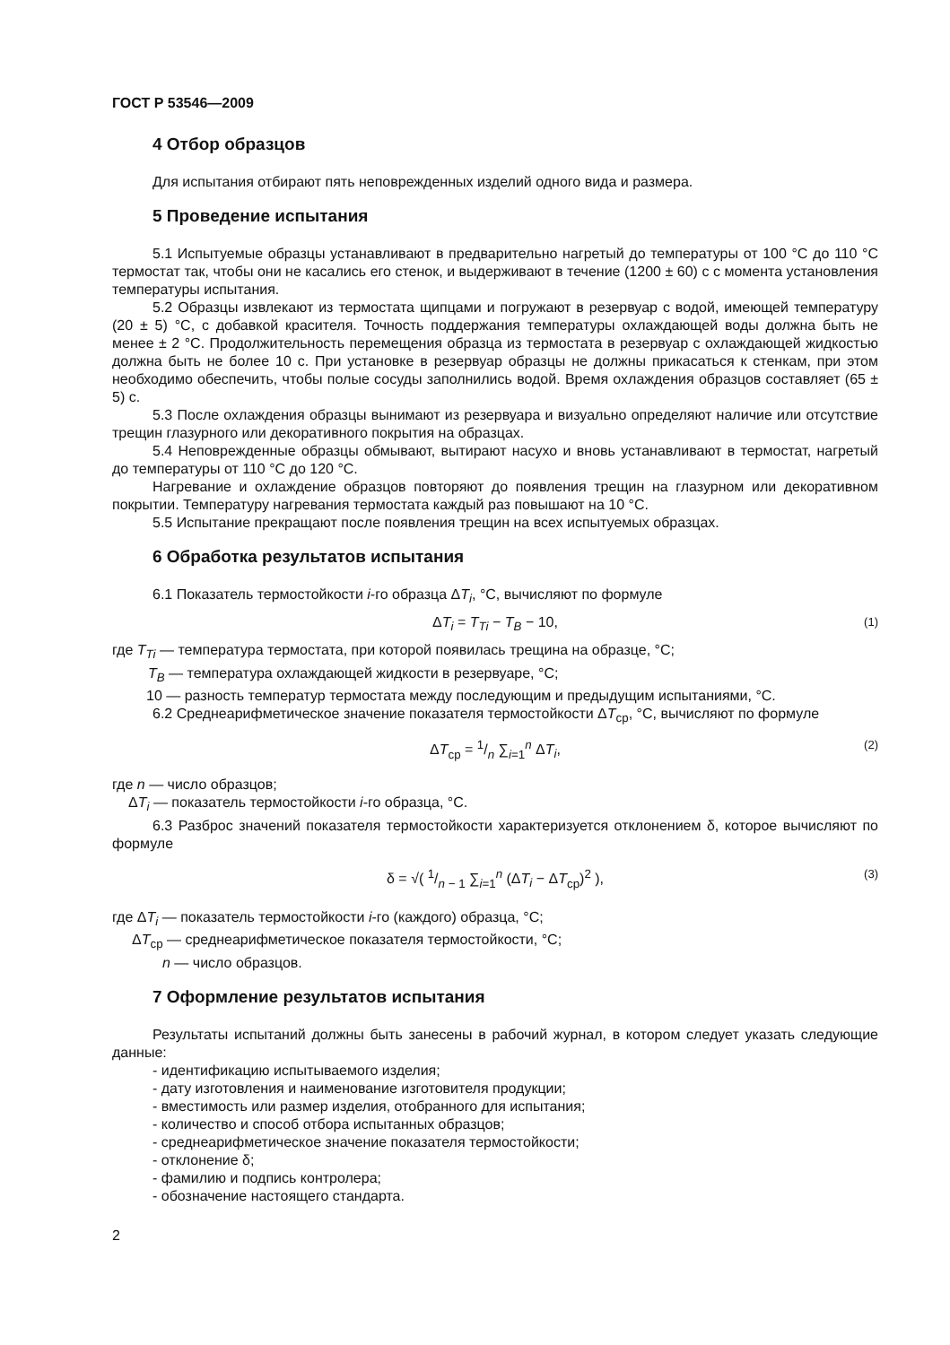ГОСТ Р 53546—2009
4 Отбор образцов
Для испытания отбирают пять неповрежденных изделий одного вида и размера.
5 Проведение испытания
5.1 Испытуемые образцы устанавливают в предварительно нагретый до температуры от 100 °С до 110 °С термостат так, чтобы они не касались его стенок, и выдерживают в течение (1200 ± 60) с с момента установления температуры испытания.
5.2 Образцы извлекают из термостата щипцами и погружают в резервуар с водой, имеющей температуру (20 ± 5) °С, с добавкой красителя. Точность поддержания температуры охлаждающей воды должна быть не менее ± 2 °С. Продолжительность перемещения образца из термостата в резервуар с охлаждающей жидкостью должна быть не более 10 с. При установке в резервуар образцы не должны прикасаться к стенкам, при этом необходимо обеспечить, чтобы полые сосуды заполнились водой. Время охлаждения образцов составляет (65 ± 5) с.
5.3 После охлаждения образцы вынимают из резервуара и визуально определяют наличие или отсутствие трещин глазурного или декоративного покрытия на образцах.
5.4 Неповрежденные образцы обмывают, вытирают насухо и вновь устанавливают в термостат, нагретый до температуры от 110 °С до 120 °С.
Нагревание и охлаждение образцов повторяют до появления трещин на глазурном или декоративном покрытии. Температуру нагревания термостата каждый раз повышают на 10 °С.
5.5 Испытание прекращают после появления трещин на всех испытуемых образцах.
6 Обработка результатов испытания
6.1 Показатель термостойкости i-го образца ΔT<sub>i</sub>, °С, вычисляют по формуле
ΔT<sub>i</sub> = T<sub>Ti</sub> − T<sub>B</sub> − 10, (1)
где T<sub>Ti</sub> — температура термостата, при которой появилась трещина на образце, °С;
T<sub>B</sub> — температура охлаждающей жидкости в резервуаре, °С;
10 — разность температур термостата между последующим и предыдущим испытаниями, °С.
6.2 Среднеарифметическое значение показателя термостойкости ΔT<sub>ср</sub>, °С, вычисляют по формуле
ΔT<sub>ср</sub> = 1/n ∑<sub>i=1</sub><sup>n</sup> ΔT<sub>i</sub>, (2)
где n — число образцов;
ΔT<sub>i</sub> — показатель термостойкости i-го образца, °С.
6.3 Разброс значений показателя термостойкости характеризуется отклонением δ, которое вычисляют по формуле
δ = √( 1/n − 1 ∑<sub>i=1</sub><sup>n</sup> (ΔT<sub>i</sub> − ΔT<sub>ср</sub>)<sup>2</sup> ), (3)
где ΔT<sub>i</sub> — показатель термостойкости i-го (каждого) образца, °С;
ΔT<sub>ср</sub> — среднеарифметическое показателя термостойкости, °С;
n — число образцов.
7 Оформление результатов испытания
Результаты испытаний должны быть занесены в рабочий журнал, в котором следует указать следующие данные:
- идентификацию испытываемого изделия;
- дату изготовления и наименование изготовителя продукции;
- вместимость или размер изделия, отобранного для испытания;
- количество и способ отбора испытанных образцов;
- среднеарифметическое значение показателя термостойкости;
- отклонение δ;
- фамилию и подпись контролера;
- обозначение настоящего стандарта.
2